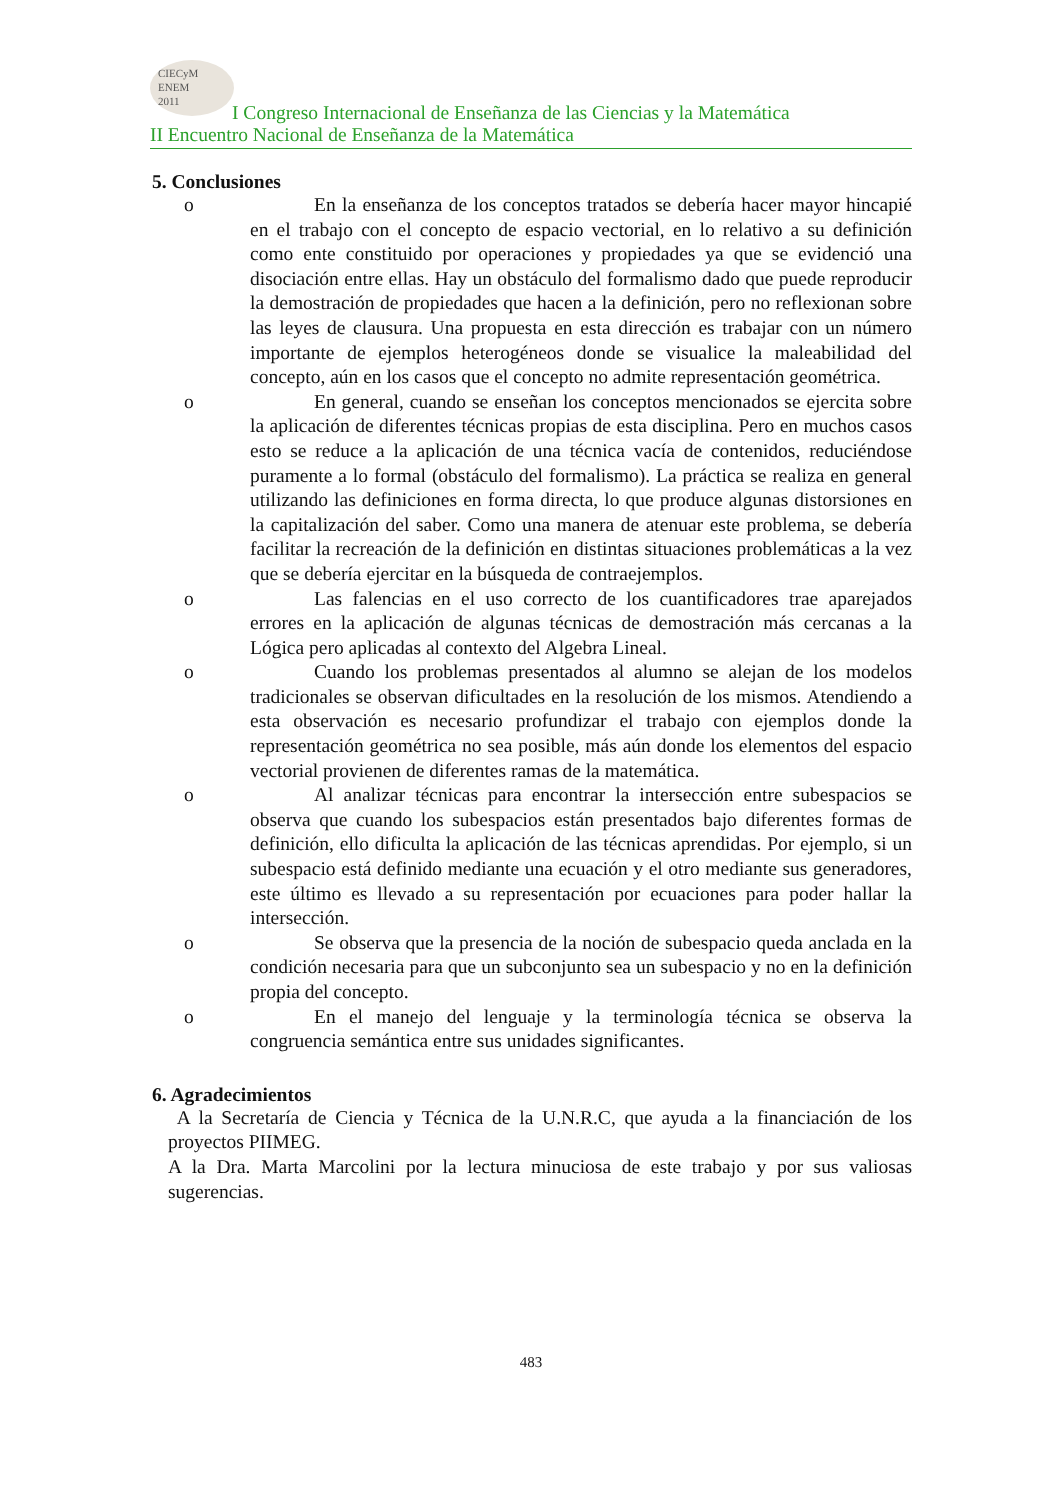CIECyM
ENEM
2011
I Congreso Internacional de Enseñanza de las Ciencias y la Matemática
II Encuentro Nacional de Enseñanza de la Matemática
5. Conclusiones
o En la enseñanza de los conceptos tratados se debería hacer mayor hincapié en el trabajo con el concepto de espacio vectorial, en lo relativo a su definición como ente constituido por operaciones y propiedades ya que se evidenció una disociación entre ellas. Hay un obstáculo del formalismo dado que puede reproducir la demostración de propiedades que hacen a la definición, pero no reflexionan sobre las leyes de clausura. Una propuesta en esta dirección es trabajar con un número importante de ejemplos heterogéneos donde se visualice la maleabilidad del concepto, aún en los casos que el concepto no admite representación geométrica.
o En general, cuando se enseñan los conceptos mencionados se ejercita sobre la aplicación de diferentes técnicas propias de esta disciplina. Pero en muchos casos esto se reduce a la aplicación de una técnica vacía de contenidos, reduciéndose puramente a lo formal (obstáculo del formalismo). La práctica se realiza en general utilizando las definiciones en forma directa, lo que produce algunas distorsiones en la capitalización del saber. Como una manera de atenuar este problema, se debería facilitar la recreación de la definición en distintas situaciones problemáticas a la vez que se debería ejercitar en la búsqueda de contraejemplos.
o Las falencias en el uso correcto de los cuantificadores trae aparejados errores en la aplicación de algunas técnicas de demostración más cercanas a la Lógica pero aplicadas al contexto del Algebra Lineal.
o Cuando los problemas presentados al alumno se alejan de los modelos tradicionales se observan dificultades en la resolución de los mismos. Atendiendo a esta observación es necesario profundizar el trabajo con ejemplos donde la representación geométrica no sea posible, más aún donde los elementos del espacio vectorial provienen de diferentes ramas de la matemática.
o Al analizar técnicas para encontrar la intersección entre subespacios se observa que cuando los subespacios están presentados bajo diferentes formas de definición, ello dificulta la aplicación de las técnicas aprendidas. Por ejemplo, si un subespacio está definido mediante una ecuación y el otro mediante sus generadores, este último es llevado a su representación por ecuaciones para poder hallar la intersección.
o Se observa que la presencia de la noción de subespacio queda anclada en la condición necesaria para que un subconjunto sea un subespacio y no en la definición propia del concepto.
o En el manejo del lenguaje y la terminología técnica se observa la congruencia semántica entre sus unidades significantes.
6. Agradecimientos
A la Secretaría de Ciencia y Técnica de la U.N.R.C, que ayuda a la financiación de los proyectos PIIMEG.
A la Dra. Marta Marcolini por la lectura minuciosa de este trabajo y por sus valiosas sugerencias.
483